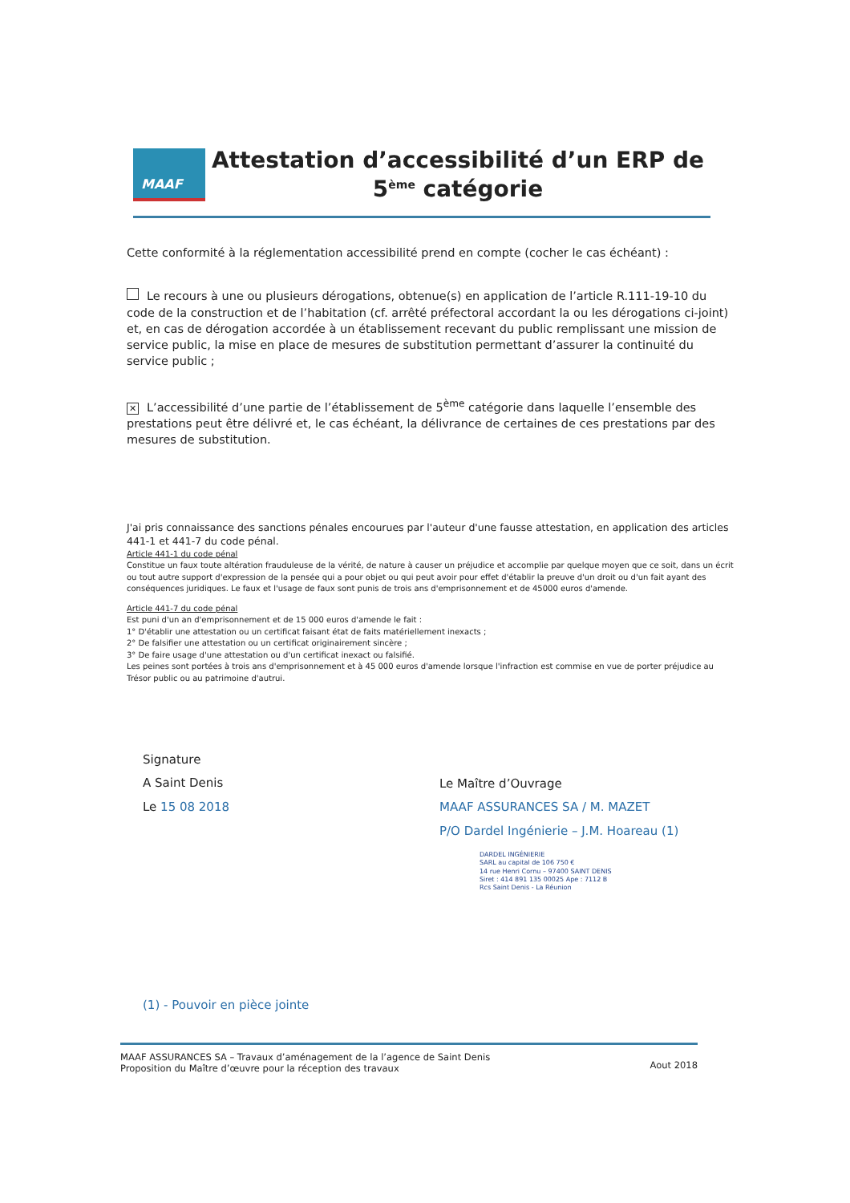MAAF
Attestation d’accessibilité d’un ERP de 5<sup>ème</sup> catégorie
Cette conformité à la réglementation accessibilité prend en compte (cocher le cas échéant) :
Le recours à une ou plusieurs dérogations, obtenue(s) en application de l’article R.111-19-10 du code de la construction et de l’habitation (cf. arrêté préfectoral accordant la ou les dérogations ci-joint) et, en cas de dérogation accordée à un établissement recevant du public remplissant une mission de service public, la mise en place de mesures de substitution permettant d’assurer la continuité du service public ;
✕ L’accessibilité d’une partie de l’établissement de 5<sup>ème</sup> catégorie dans laquelle l’ensemble des prestations peut être délivré et, le cas échéant, la délivrance de certaines de ces prestations par des mesures de substitution.
J'ai pris connaissance des sanctions pénales encourues par l'auteur d'une fausse attestation, en application des articles 441-1 et 441-7 du code pénal.
Article 441-1 du code pénal
Constitue un faux toute altération frauduleuse de la vérité, de nature à causer un préjudice et accomplie par quelque moyen que ce soit, dans un écrit ou tout autre support d'expression de la pensée qui a pour objet ou qui peut avoir pour effet d'établir la preuve d'un droit ou d'un fait ayant des conséquences juridiques. Le faux et l'usage de faux sont punis de trois ans d'emprisonnement et de 45000 euros d'amende.
Article 441-7 du code pénal
Est puni d'un an d'emprisonnement et de 15 000 euros d'amende le fait :
1° D'établir une attestation ou un certificat faisant état de faits matériellement inexacts ;
2° De falsifier une attestation ou un certificat originairement sincère ;
3° De faire usage d'une attestation ou d'un certificat inexact ou falsifié.
Les peines sont portées à trois ans d'emprisonnement et à 45 000 euros d'amende lorsque l'infraction est commise en vue de porter préjudice au Trésor public ou au patrimoine d'autrui.
Signature
A Saint Denis
Le 15 08 2018
Le Maître d’Ouvrage
MAAF ASSURANCES SA / M. MAZET
P/O Dardel Ingénierie – J.M. Hoareau (1)
DARDEL INGÉNIERIE
SARL au capital de 106 750 €
14 rue Henri Cornu – 97400 SAINT DENIS
Siret : 414 891 135 00025 Ape : 7112 B
Rcs Saint Denis - La Réunion
(1) - Pouvoir en pièce jointe
MAAF ASSURANCES SA – Travaux d’aménagement de la l’agence de Saint Denis
Proposition du Maître d’œuvre pour la réception des travaux
Aout 2018